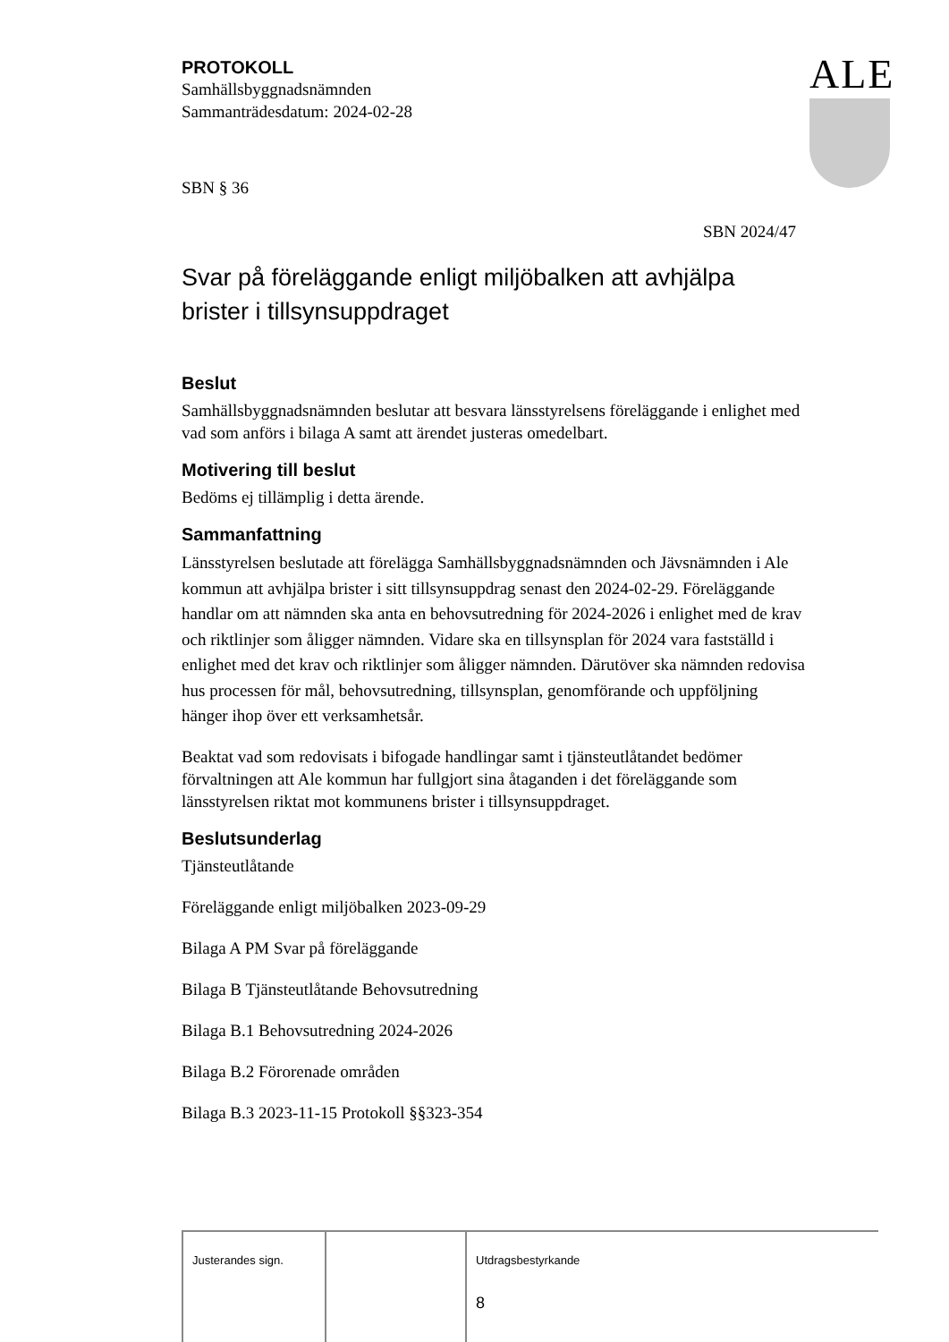ALE
PROTOKOLL
Samhällsbyggnadsnämnden
Sammanträdesdatum: 2024-02-28
SBN § 36
SBN 2024/47
Svar på föreläggande enligt miljöbalken att avhjälpa brister i tillsynsuppdraget
Beslut
Samhällsbyggnadsnämnden beslutar att besvara länsstyrelsens föreläggande i enlighet med vad som anförs i bilaga A samt att ärendet justeras omedelbart.
Motivering till beslut
Bedöms ej tillämplig i detta ärende.
Sammanfattning
Länsstyrelsen beslutade att förelägga Samhällsbyggnadsnämnden och Jävsnämnden i Ale kommun att avhjälpa brister i sitt tillsynsuppdrag senast den 2024-02-29. Föreläggande handlar om att nämnden ska anta en behovsutredning för 2024-2026 i enlighet med de krav och riktlinjer som åligger nämnden. Vidare ska en tillsynsplan för 2024 vara fastställd i enlighet med det krav och riktlinjer som åligger nämnden. Därutöver ska nämnden redovisa hus processen för mål, behovsutredning, tillsynsplan, genomförande och uppföljning hänger ihop över ett verksamhetsår.
Beaktat vad som redovisats i bifogade handlingar samt i tjänsteutlåtandet bedömer förvaltningen att Ale kommun har fullgjort sina åtaganden i det föreläggande som länsstyrelsen riktat mot kommunens brister i tillsynsuppdraget.
Beslutsunderlag
Tjänsteutlåtande
Föreläggande enligt miljöbalken 2023-09-29
Bilaga A PM Svar på föreläggande
Bilaga B Tjänsteutlåtande Behovsutredning
Bilaga B.1 Behovsutredning 2024-2026
Bilaga B.2 Förorenade områden
Bilaga B.3 2023-11-15 Protokoll §§323-354
| Justerandes sign. | | Utdragsbestyrkande 8 |